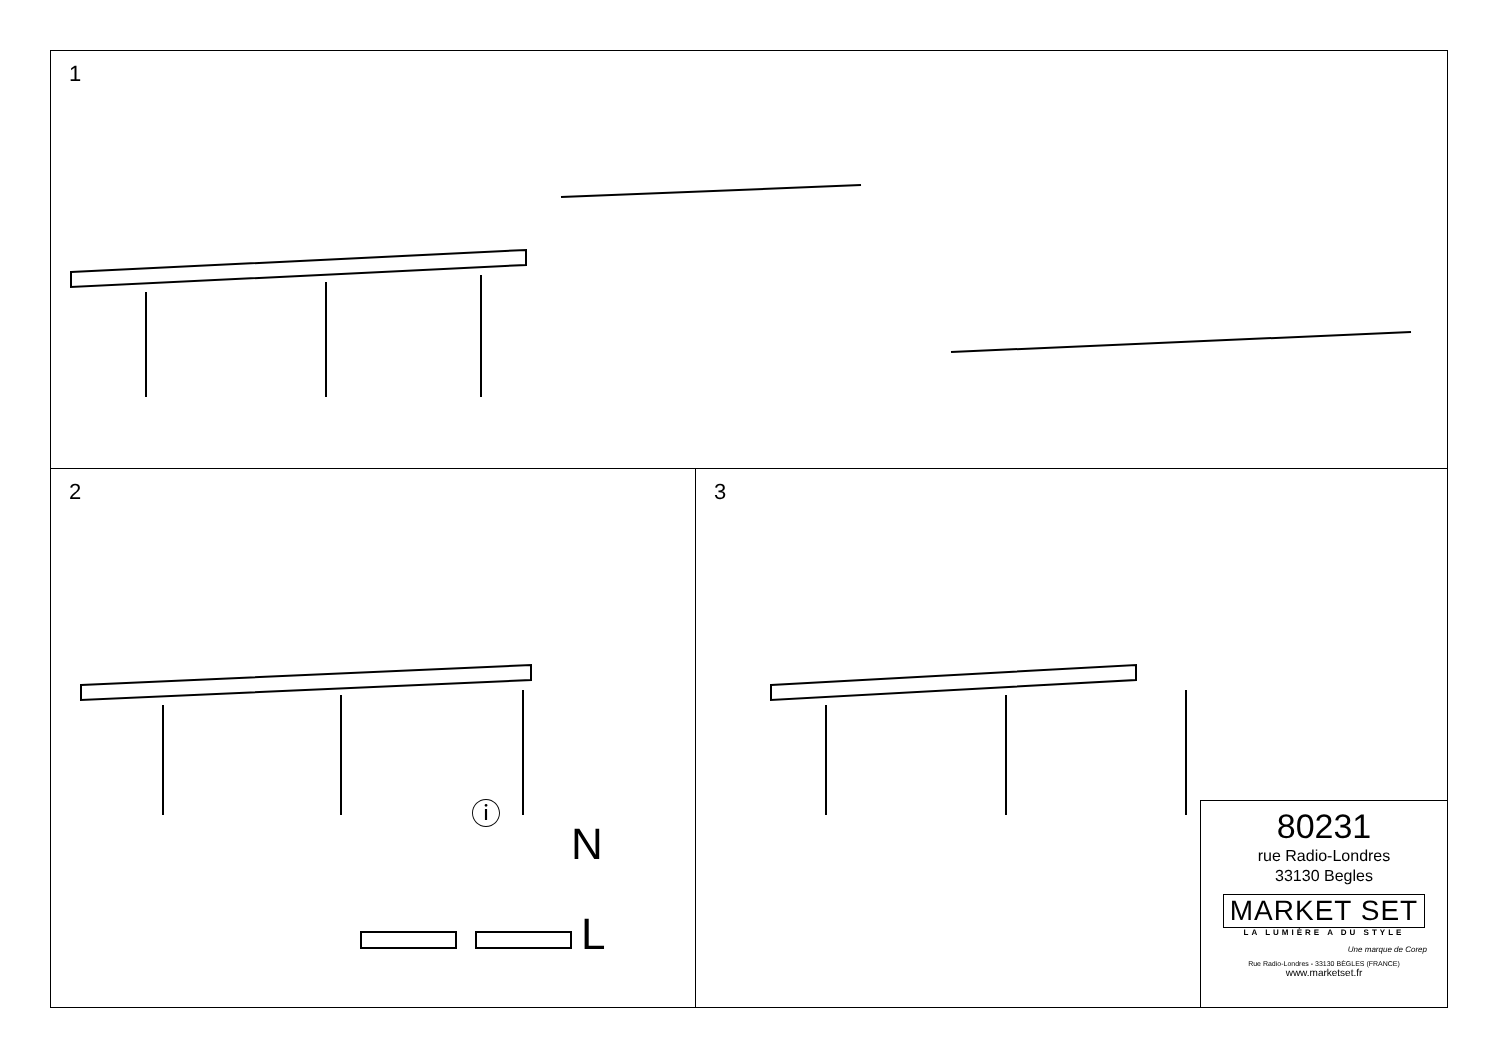1
2
N
L
ⓘ
3
80231
rue Radio-Londres
33130 Begles
MARKET SET
LA LUMIÈRE A DU STYLE
Une marque de Corep
Rue Radio-Londres - 33130 BÈGLES (FRANCE)
www.marketset.fr